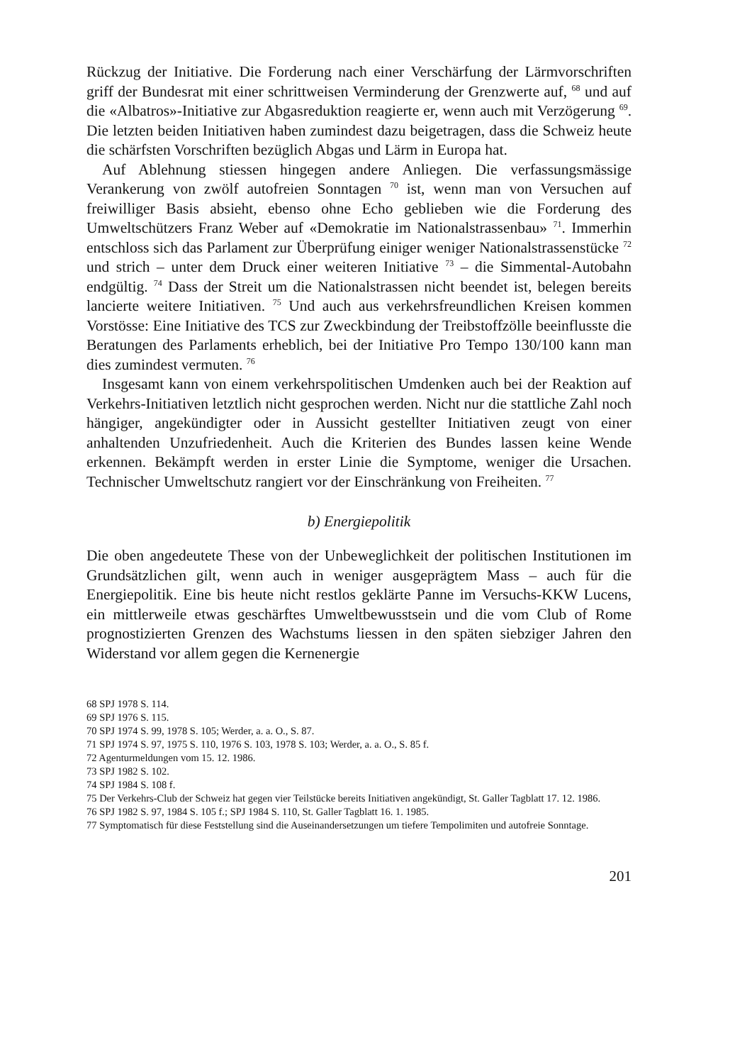Rückzug der Initiative. Die Forderung nach einer Verschärfung der Lärmvorschriften griff der Bundesrat mit einer schrittweisen Verminderung der Grenzwerte auf, <sup>68</sup> und auf die «Albatros»-Initiative zur Abgasreduktion reagierte er, wenn auch mit Verzögerung <sup>69</sup>. Die letzten beiden Initiativen haben zumindest dazu beigetragen, dass die Schweiz heute die schärfsten Vorschriften bezüglich Abgas und Lärm in Europa hat.
Auf Ablehnung stiessen hingegen andere Anliegen. Die verfassungsmässige Verankerung von zwölf autofreien Sonntagen <sup>70</sup> ist, wenn man von Versuchen auf freiwilliger Basis absieht, ebenso ohne Echo geblieben wie die Forderung des Umweltschützers Franz Weber auf «Demokratie im Nationalstrassenbau» <sup>71</sup>. Immerhin entschloss sich das Parlament zur Überprüfung einiger weniger Nationalstrassenstücke <sup>72</sup> und strich – unter dem Druck einer weiteren Initiative <sup>73</sup> – die Simmental-Autobahn endgültig. <sup>74</sup> Dass der Streit um die Nationalstrassen nicht beendet ist, belegen bereits lancierte weitere Initiativen. <sup>75</sup> Und auch aus verkehrsfreundlichen Kreisen kommen Vorstösse: Eine Initiative des TCS zur Zweckbindung der Treibstoffzölle beeinflusste die Beratungen des Parlaments erheblich, bei der Initiative Pro Tempo 130/100 kann man dies zumindest vermuten. <sup>76</sup>
Insgesamt kann von einem verkehrspolitischen Umdenken auch bei der Reaktion auf Verkehrs-Initiativen letztlich nicht gesprochen werden. Nicht nur die stattliche Zahl noch hängiger, angekündigter oder in Aussicht gestellter Initiativen zeugt von einer anhaltenden Unzufriedenheit. Auch die Kriterien des Bundes lassen keine Wende erkennen. Bekämpft werden in erster Linie die Symptome, weniger die Ursachen. Technischer Umweltschutz rangiert vor der Einschränkung von Freiheiten. <sup>77</sup>
b) Energiepolitik
Die oben angedeutete These von der Unbeweglichkeit der politischen Institutionen im Grundsätzlichen gilt, wenn auch in weniger ausgeprägtem Mass – auch für die Energiepolitik. Eine bis heute nicht restlos geklärte Panne im Versuchs-KKW Lucens, ein mittlerweile etwas geschärftes Umweltbewusstsein und die vom Club of Rome prognostizierten Grenzen des Wachstums liessen in den späten siebziger Jahren den Widerstand vor allem gegen die Kernenergie
68 SPJ 1978 S. 114.
69 SPJ 1976 S. 115.
70 SPJ 1974 S. 99, 1978 S. 105; Werder, a. a. O., S. 87.
71 SPJ 1974 S. 97, 1975 S. 110, 1976 S. 103, 1978 S. 103; Werder, a. a. O., S. 85 f.
72 Agenturmeldungen vom 15. 12. 1986.
73 SPJ 1982 S. 102.
74 SPJ 1984 S. 108 f.
75 Der Verkehrs-Club der Schweiz hat gegen vier Teilstücke bereits Initiativen angekündigt, St. Galler Tagblatt 17. 12. 1986.
76 SPJ 1982 S. 97, 1984 S. 105 f.; SPJ 1984 S. 110, St. Galler Tagblatt 16. 1. 1985.
77 Symptomatisch für diese Feststellung sind die Auseinandersetzungen um tiefere Tempolimiten und autofreie Sonntage.
201